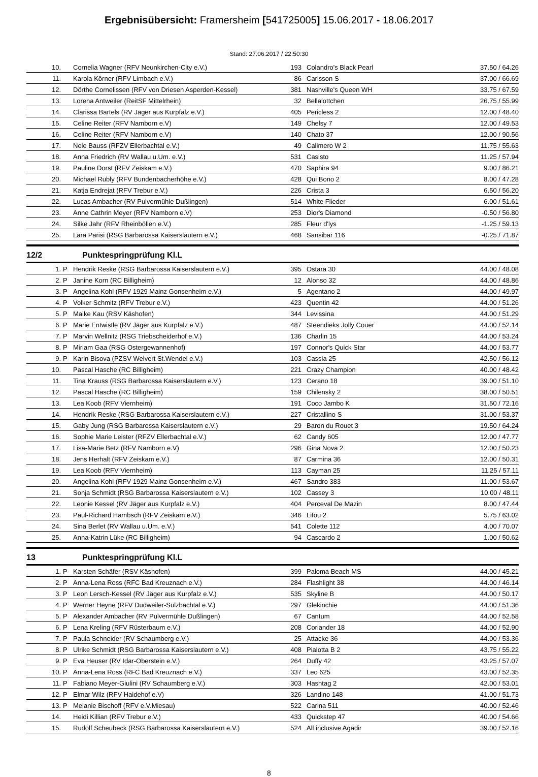Ergebnisübersicht: Framersheim [541725005] 15.06.2017 - 18.06.2017
Stand: 27.06.2017 / 22:50:30
| 10. | | Cornelia Wagner (RFV Neunkirchen-City e.V.) | 193 | Colandro's Black Pearl | 37.50 / 64.26 |
| 11. | | Karola Körner (RFV Limbach e.V.) | 86 | Carlsson S | 37.00 / 66.69 |
| 12. | | Dörthe Cornelissen (RFV von Driesen Asperden-Kessel) | 381 | Nashville's Queen WH | 33.75 / 67.59 |
| 13. | | Lorena Antweiler (ReitSF Mittelrhein) | 32 | Bellalottchen | 26.75 / 55.99 |
| 14. | | Clarissa Bartels (RV Jäger aus Kurpfalz e.V.) | 405 | Pericless 2 | 12.00 / 48.40 |
| 15. | | Celine Reiter (RFV Namborn e.V) | 149 | Chelsy 7 | 12.00 / 49.53 |
| 16. | | Celine Reiter (RFV Namborn e.V) | 140 | Chato 37 | 12.00 / 90.56 |
| 17. | | Nele Bauss (RFZV Ellerbachtal e.V.) | 49 | Calimero W 2 | 11.75 / 55.63 |
| 18. | | Anna Friedrich (RV Wallau u.Um. e.V.) | 531 | Casisto | 11.25 / 57.94 |
| 19. | | Pauline Dorst (RFV Zeiskam e.V.) | 470 | Saphira 94 | 9.00 / 86.21 |
| 20. | | Michael Rubly (RFV Bundenbacherhöhe e.V.) | 428 | Qui Bono 2 | 8.00 / 47.28 |
| 21. | | Katja Endrejat (RFV Trebur e.V.) | 226 | Crista 3 | 6.50 / 56.20 |
| 22. | | Lucas Ambacher (RV Pulvermühle Dußlingen) | 514 | White Flieder | 6.00 / 51.61 |
| 23. | | Anne Cathrin Meyer (RFV Namborn e.V) | 253 | Dior's Diamond | -0.50 / 56.80 |
| 24. | | Silke Jahr (RFV Rheinböllen e.V.) | 285 | Fleur d'lys | -1.25 / 59.13 |
| 25. | | Lara Parisi (RSG Barbarossa Kaiserslautern e.V.) | 468 | Sansibar 116 | -0.25 / 71.87 |
12/2 Punktespringprüfung Kl.L
| 1. | P | Hendrik Reske (RSG Barbarossa Kaiserslautern e.V.) | 395 | Ostara 30 | 44.00 / 48.08 |
| 2. | P | Janine Korn (RC Billigheim) | 12 | Alonso 32 | 44.00 / 48.86 |
| 3. | P | Angelina Kohl (RFV 1929 Mainz Gonsenheim e.V.) | 5 | Agentano 2 | 44.00 / 49.97 |
| 4. | P | Volker Schmitz (RFV Trebur e.V.) | 423 | Quentin 42 | 44.00 / 51.26 |
| 5. | P | Maike Kau (RSV Käshofen) | 344 | Levissina | 44.00 / 51.29 |
| 6. | P | Marie Entwistle (RV Jäger aus Kurpfalz e.V.) | 487 | Steendieks Jolly Couer | 44.00 / 52.14 |
| 7. | P | Marvin Wellnitz (RSG Triebscheiderhof e.V.) | 136 | Charlin 15 | 44.00 / 53.24 |
| 8. | P | Miriam Gaa (RSG Ostergewannenhof) | 197 | Connor's Quick Star | 44.00 / 53.77 |
| 9. | P | Karin Bisova (PZSV Welvert St.Wendel e.V.) | 103 | Cassia 25 | 42.50 / 56.12 |
| 10. | | Pascal Hasche (RC Billigheim) | 221 | Crazy Champion | 40.00 / 48.42 |
| 11. | | Tina Krauss (RSG Barbarossa Kaiserslautern e.V.) | 123 | Cerano 18 | 39.00 / 51.10 |
| 12. | | Pascal Hasche (RC Billigheim) | 159 | Chilensky 2 | 38.00 / 50.51 |
| 13. | | Lea Koob (RFV Viernheim) | 191 | Coco Jambo K | 31.50 / 72.16 |
| 14. | | Hendrik Reske (RSG Barbarossa Kaiserslautern e.V.) | 227 | Cristallino S | 31.00 / 53.37 |
| 15. | | Gaby Jung (RSG Barbarossa Kaiserslautern e.V.) | 29 | Baron du Rouet 3 | 19.50 / 64.24 |
| 16. | | Sophie Marie Leister (RFZV Ellerbachtal e.V.) | 62 | Candy 605 | 12.00 / 47.77 |
| 17. | | Lisa-Marie Betz (RFV Namborn e.V) | 296 | Gina Nova 2 | 12.00 / 50.23 |
| 18. | | Jens Herhalt (RFV Zeiskam e.V.) | 87 | Carmina 36 | 12.00 / 50.31 |
| 19. | | Lea Koob (RFV Viernheim) | 113 | Cayman 25 | 11.25 / 57.11 |
| 20. | | Angelina Kohl (RFV 1929 Mainz Gonsenheim e.V.) | 467 | Sandro 383 | 11.00 / 53.67 |
| 21. | | Sonja Schmidt (RSG Barbarossa Kaiserslautern e.V.) | 102 | Cassey 3 | 10.00 / 48.11 |
| 22. | | Leonie Kessel (RV Jäger aus Kurpfalz e.V.) | 404 | Perceval De Mazin | 8.00 / 47.44 |
| 23. | | Paul-Richard Hambsch (RFV Zeiskam e.V.) | 346 | Lifou 2 | 5.75 / 63.02 |
| 24. | | Sina Berlet (RV Wallau u.Um. e.V.) | 541 | Colette 112 | 4.00 / 70.07 |
| 25. | | Anna-Katrin Lüke (RC Billigheim) | 94 | Cascardo 2 | 1.00 / 50.62 |
13 Punktespringprüfung Kl.L
| 1. | P | Karsten Schäfer (RSV Käshofen) | 399 | Paloma Beach MS | 44.00 / 45.21 |
| 2. | P | Anna-Lena Ross (RFC Bad Kreuznach e.V.) | 284 | Flashlight 38 | 44.00 / 46.14 |
| 3. | P | Leon Lersch-Kessel (RV Jäger aus Kurpfalz e.V.) | 535 | Skyline B | 44.00 / 50.17 |
| 4. | P | Werner Heyne (RFV Dudweiler-Sulzbachtal e.V.) | 297 | Glekinchie | 44.00 / 51.36 |
| 5. | P | Alexander Ambacher (RV Pulvermühle Dußlingen) | 67 | Cantum | 44.00 / 52.58 |
| 6. | P | Lena Kreling (RFV Rüsterbaum e.V.) | 208 | Coriander 18 | 44.00 / 52.90 |
| 7. | P | Paula Schneider (RV Schaumberg e.V.) | 25 | Attacke 36 | 44.00 / 53.36 |
| 8. | P | Ulrike Schmidt (RSG Barbarossa Kaiserslautern e.V.) | 408 | Pialotta B 2 | 43.75 / 55.22 |
| 9. | P | Eva Heuser (RV Idar-Oberstein e.V.) | 264 | Duffy 42 | 43.25 / 57.07 |
| 10. | P | Anna-Lena Ross (RFC Bad Kreuznach e.V.) | 337 | Leo 625 | 43.00 / 52.35 |
| 11. | P | Fabiano Meyer-Giulini (RV Schaumberg e.V.) | 303 | Hashtag 2 | 42.00 / 53.01 |
| 12. | P | Elmar Wilz (RFV Haidehof e.V) | 326 | Landino 148 | 41.00 / 51.73 |
| 13. | P | Melanie Bischoff (RFV e.V.Miesau) | 522 | Carina 511 | 40.00 / 52.46 |
| 14. | | Heidi Killian (RFV Trebur e.V.) | 433 | Quickstep 47 | 40.00 / 54.66 |
| 15. | | Rudolf Scheubeck (RSG Barbarossa Kaiserslautern e.V.) | 524 | All inclusive Agadir | 39.00 / 52.16 |
8